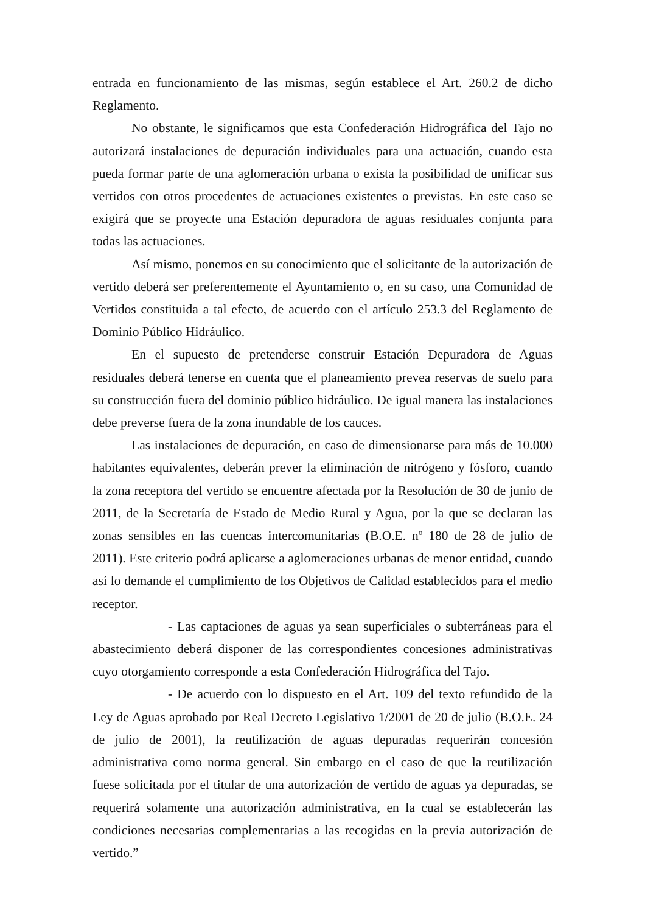entrada en funcionamiento de las mismas, según establece el Art. 260.2 de dicho Reglamento.
No obstante, le significamos que esta Confederación Hidrográfica del Tajo no autorizará instalaciones de depuración individuales para una actuación, cuando esta pueda formar parte de una aglomeración urbana o exista la posibilidad de unificar sus vertidos con otros procedentes de actuaciones existentes o previstas. En este caso se exigirá que se proyecte una Estación depuradora de aguas residuales conjunta para todas las actuaciones.
Así mismo, ponemos en su conocimiento que el solicitante de la autorización de vertido deberá ser preferentemente el Ayuntamiento o, en su caso, una Comunidad de Vertidos constituida a tal efecto, de acuerdo con el artículo 253.3 del Reglamento de Dominio Público Hidráulico.
En el supuesto de pretenderse construir Estación Depuradora de Aguas residuales deberá tenerse en cuenta que el planeamiento prevea reservas de suelo para su construcción fuera del dominio público hidráulico. De igual manera las instalaciones debe preverse fuera de la zona inundable de los cauces.
Las instalaciones de depuración, en caso de dimensionarse para más de 10.000 habitantes equivalentes, deberán prever la eliminación de nitrógeno y fósforo, cuando la zona receptora del vertido se encuentre afectada por la Resolución de 30 de junio de 2011, de la Secretaría de Estado de Medio Rural y Agua, por la que se declaran las zonas sensibles en las cuencas intercomunitarias (B.O.E. nº 180 de 28 de julio de 2011). Este criterio podrá aplicarse a aglomeraciones urbanas de menor entidad, cuando así lo demande el cumplimiento de los Objetivos de Calidad establecidos para el medio receptor.
- Las captaciones de aguas ya sean superficiales o subterráneas para el abastecimiento deberá disponer de las correspondientes concesiones administrativas cuyo otorgamiento corresponde a esta Confederación Hidrográfica del Tajo.
- De acuerdo con lo dispuesto en el Art. 109 del texto refundido de la Ley de Aguas aprobado por Real Decreto Legislativo 1/2001 de 20 de julio (B.O.E. 24 de julio de 2001), la reutilización de aguas depuradas requerirán concesión administrativa como norma general. Sin embargo en el caso de que la reutilización fuese solicitada por el titular de una autorización de vertido de aguas ya depuradas, se requerirá solamente una autorización administrativa, en la cual se establecerán las condiciones necesarias complementarias a las recogidas en la previa autorización de vertido.”